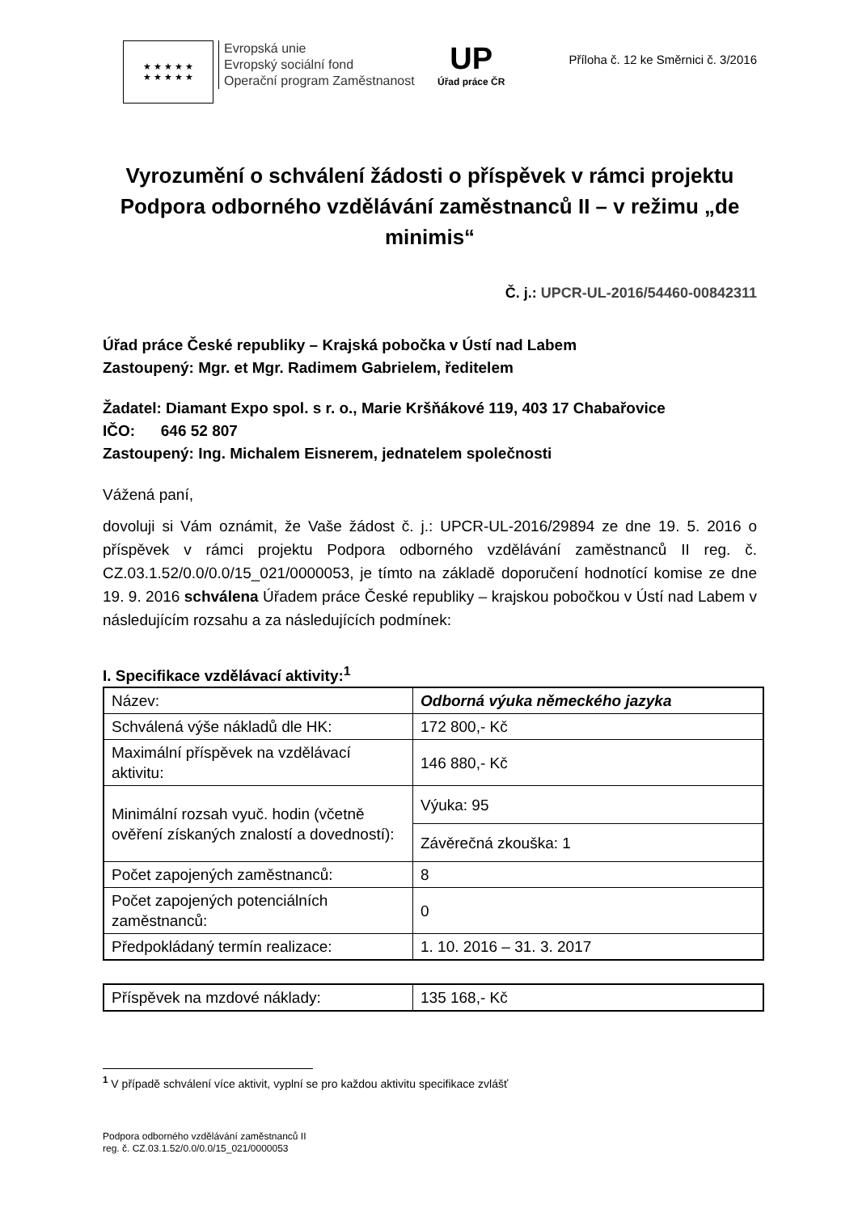★ ★ ★ ★ ★
★ ★ ★ ★ ★
Evropská unie
Evropský sociální fond
Operační program Zaměstnanost
UP
Úřad práce ČR
Příloha č. 12 ke Směrnici č. 3/2016
Vyrozumění o schválení žádosti o příspěvek v rámci projektu Podpora odborného vzdělávání zaměstnanců II – v režimu „de minimis“
Č. j.: UPCR-UL-2016/54460-00842311
Úřad práce České republiky – Krajská pobočka v Ústí nad Labem
Zastoupený: Mgr. et Mgr. Radimem Gabrielem, ředitelem
Žadatel: Diamant Expo spol. s r. o., Marie Kršňákové 119, 403 17 Chabařovice
IČO: 646 52 807
Zastoupený: Ing. Michalem Eisnerem, jednatelem společnosti
Vážená paní,
dovoluji si Vám oznámit, že Vaše žádost č. j.: UPCR-UL-2016/29894 ze dne 19. 5. 2016 o příspěvek v rámci projektu Podpora odborného vzdělávání zaměstnanců II reg. č. CZ.03.1.52/0.0/0.0/15_021/0000053, je tímto na základě doporučení hodnotící komise ze dne 19. 9. 2016 schválena Úřadem práce České republiky – krajskou pobočkou v Ústí nad Labem v následujícím rozsahu a za následujících podmínek:
I. Specifikace vzdělávací aktivity:<sup>1</sup>
| Název: | Odborná výuka německého jazyka |
| Schválená výše nákladů dle HK: | 172 800,- Kč |
| Maximální příspěvek na vzdělávací aktivitu: | 146 880,- Kč |
| Minimální rozsah vyuč. hodin (včetně ověření získaných znalostí a dovedností): | Výuka: 95 |
| | Závěrečná zkouška: 1 |
| Počet zapojených zaměstnanců: | 8 |
| Počet zapojených potenciálních zaměstnanců: | 0 |
| Předpokládaný termín realizace: | 1. 10. 2016 – 31. 3. 2017 |
| Příspěvek na mzdové náklady: | 135 168,- Kč |
<sup>1</sup> V případě schválení více aktivit, vyplní se pro každou aktivitu specifikace zvlášť
Podpora odborného vzdělávání zaměstnanců II
reg. č. CZ.03.1.52/0.0/0.0/15_021/0000053